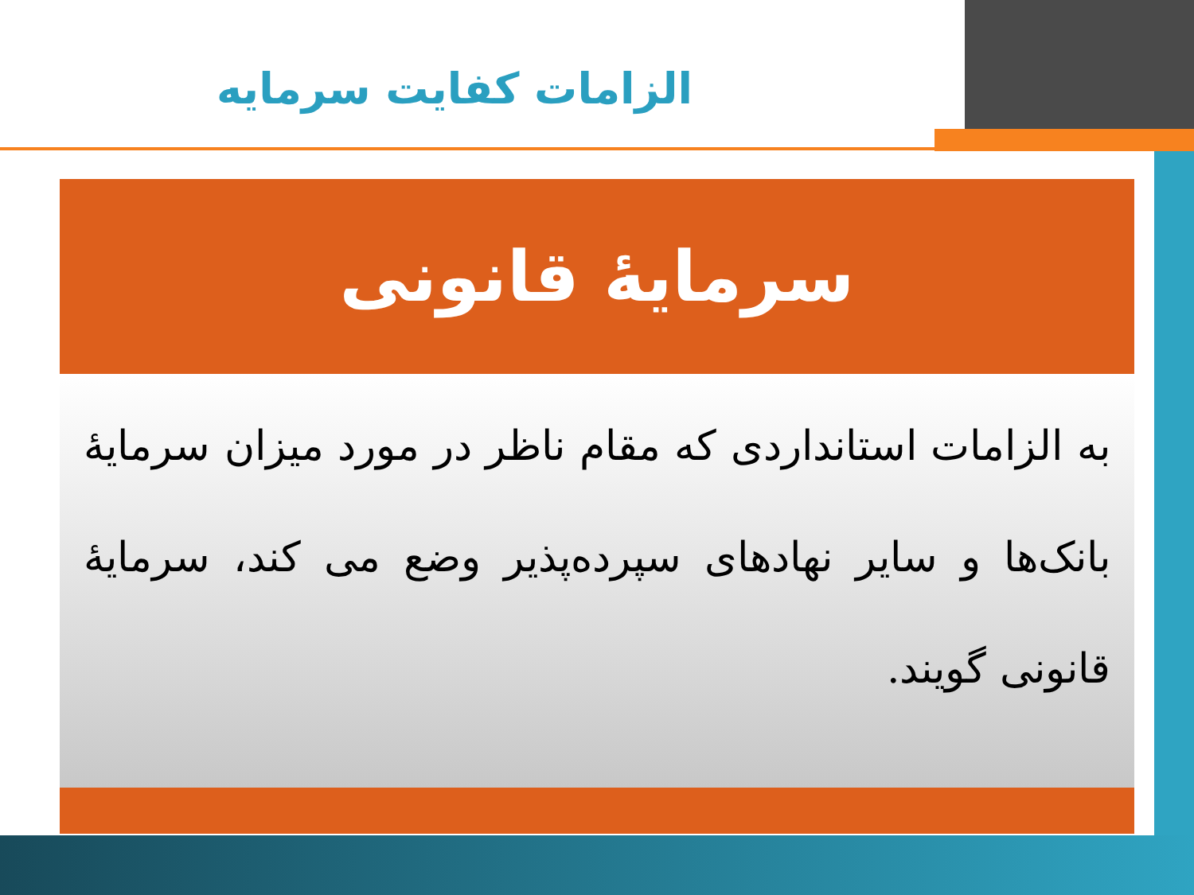الزامات کفایت سرمایه
سرمایهٔ قانونی
به الزامات استانداردی که مقام ناظر در مورد میزان سرمایهٔ بانک‌ها و سایر نهادهای سپرده‌پذیر وضع می کند، سرمایهٔ قانونی گویند.